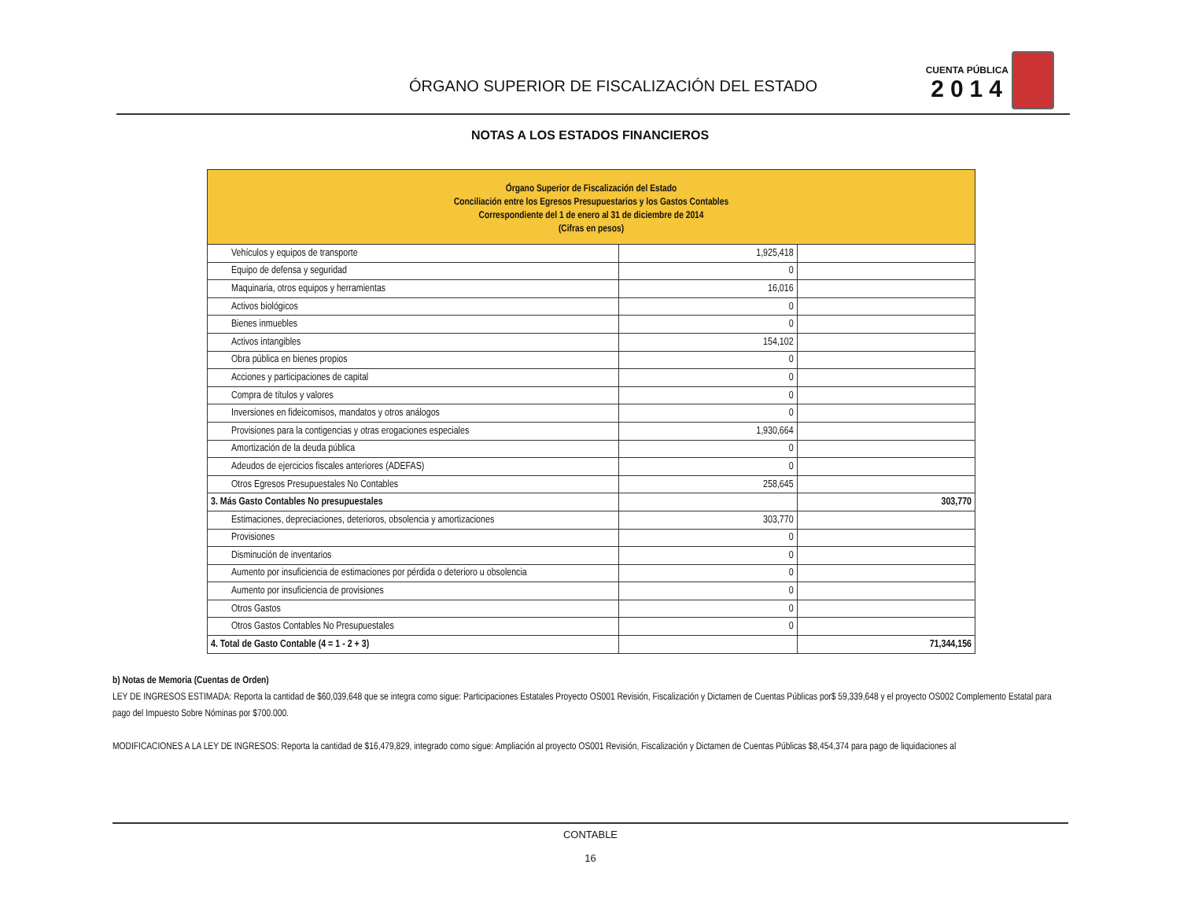ÓRGANO SUPERIOR DE FISCALIZACIÓN DEL ESTADO
CUENTA PÚBLICA
2014
NOTAS A LOS ESTADOS FINANCIEROS
| Órgano Superior de Fiscalización del Estado Conciliación entre los Egresos Presupuestarios y los Gastos Contables Correspondiente del 1 de enero al 31 de diciembre de 2014 (Cifras en pesos) | | |
| --- | --- | --- |
| Vehículos y equipos de transporte | 1,925,418 | |
| Equipo de defensa y seguridad | 0 | |
| Maquinaria, otros equipos y herramientas | 16,016 | |
| Activos biológicos | 0 | |
| Bienes inmuebles | 0 | |
| Activos intangibles | 154,102 | |
| Obra pública en bienes propios | 0 | |
| Acciones y participaciones de capital | 0 | |
| Compra de títulos y valores | 0 | |
| Inversiones en fideicomisos, mandatos y otros análogos | 0 | |
| Provisiones para la contigencias y otras erogaciones especiales | 1,930,664 | |
| Amortización de la deuda pública | 0 | |
| Adeudos de ejercicios fiscales anteriores (ADEFAS) | 0 | |
| Otros Egresos Presupuestales No Contables | 258,645 | |
| 3. Más Gasto Contables No presupuestales | | 303,770 |
| Estimaciones, depreciaciones, deterioros, obsolencia y amortizaciones | 303,770 | |
| Provisiones | 0 | |
| Disminución de inventarios | 0 | |
| Aumento por insuficiencia de estimaciones por pérdida o deterioro u obsolencia | 0 | |
| Aumento por insuficiencia de provisiones | 0 | |
| Otros Gastos | 0 | |
| Otros Gastos Contables No Presupuestales | 0 | |
| 4. Total de Gasto Contable (4 = 1 - 2 + 3) | | 71,344,156 |
b) Notas de Memoria (Cuentas de Orden)
LEY DE INGRESOS ESTIMADA: Reporta la cantidad de $60,039,648 que se integra como sigue: Participaciones Estatales Proyecto OS001 Revisión, Fiscalización y Dictamen de Cuentas Públicas por$ 59,339,648 y el proyecto OS002 Complemento Estatal para pago del Impuesto Sobre Nóminas por $700.000.
MODIFICACIONES A LA LEY DE INGRESOS: Reporta la cantidad de $16,479,829, integrado como sigue: Ampliación al proyecto OS001 Revisión, Fiscalización y Dictamen de Cuentas Públicas $8,454,374 para pago de liquidaciones al
CONTABLE
16